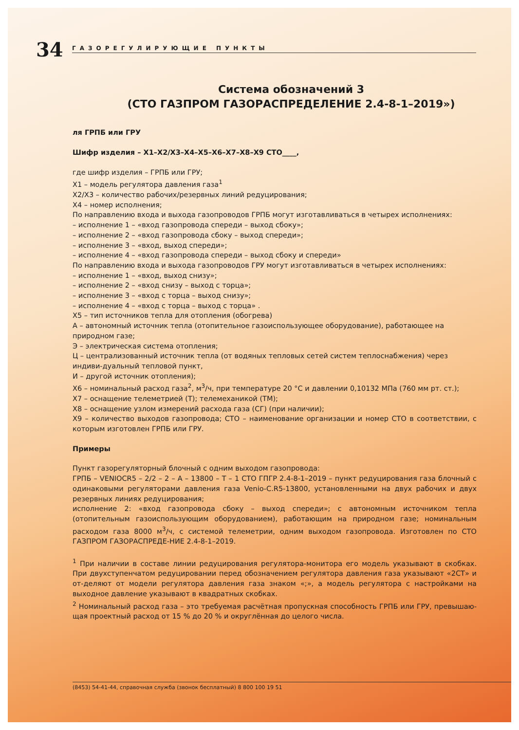34
ГАЗОРЕГУЛИРУЮЩИЕ ПУНКТЫ
Система обозначений 3
(СТО ГАЗПРОМ ГАЗОРАСПРЕДЕЛЕНИЕ 2.4-8-1–2019»)
ля ГРПБ или ГРУ
Шифр изделия – Х1–Х2/Х3–Х4–Х5–Х6–Х7–Х8–Х9 СТО____,
где шифр изделия – ГРПБ или ГРУ;
Х1 – модель регулятора давления газа<sup>1</sup>
Х2/Х3 – количество рабочих/резервных линий редуцирования;
Х4 – номер исполнения;
По направлению входа и выхода газопроводов ГРПБ могут изготавливаться в четырех исполнениях:
– исполнение 1 – «вход газопровода спереди – выход сбоку»;
– исполнение 2 – «вход газопровода сбоку – выход спереди»;
– исполнение 3 – «вход, выход спереди»;
– исполнение 4 – «вход газопровода спереди – выход сбоку и спереди»
По направлению входа и выхода газопроводов ГРУ могут изготавливаться в четырех исполнениях:
– исполнение 1 – «вход, выход снизу»;
– исполнение 2 – «вход снизу – выход с торца»;
– исполнение 3 – «вход с торца – выход снизу»;
– исполнение 4 – «вход с торца – выход с торца» .
Х5 – тип источников тепла для отопления (обогрева)
А – автономный источник тепла (отопительное газоиспользующее оборудование), работающее на природном газе;
Э – электрическая система отопления;
Ц – централизованный источник тепла (от водяных тепловых сетей систем теплоснабжения) через индиви-дуальный тепловой пункт,
И – другой источник отопления);
Х6 – номинальный расход газа<sup>2</sup>, м<sup>3</sup>/ч, при температуре 20 °С и давлении 0,10132 МПа (760 мм рт. ст.);
Х7 – оснащение телеметрией (Т); телемеханикой (ТМ);
Х8 – оснащение узлом измерений расхода газа (СГ) (при наличии);
Х9 – количество выходов газопровода; СТО – наименование организации и номер СТО в соответствии, с которым изготовлен ГРПБ или ГРУ.
Примеры
Пункт газорегуляторный блочный с одним выходом газопровода:
ГРПБ – VENIOCR5 – 2/2 – 2 – А – 13800 – Т – 1 СТО ГПГР 2.4-8-1–2019 – пункт редуцирования газа блочный с одинаковыми регуляторами давления газа Venio-C.R5-13800, установленными на двух рабочих и двух резервных линиях редуцирования;
исполнение 2: «вход газопровода сбоку – выход спереди»; с автономным источником тепла (отопительным газоиспользующим оборудованием), работающим на природном газе; номинальным расходом газа 8000 м<sup>3</sup>/ч, с системой телеметрии, одним выходом газопровода. Изготовлен по СТО ГАЗПРОМ ГАЗОРАСПРЕДЕ-НИЕ 2.4-8-1–2019.
<sup>1</sup> При наличии в составе линии редуцирования регулятора-монитора его модель указывают в скобках. При двухступенчатом редуцировании перед обозначением регулятора давления газа указывают «2СТ» и от-деляют от модели регулятора давления газа знаком «;», а модель регулятора с настройками на выходное давление указывают в квадратных скобках.
<sup>2</sup> Номинальный расход газа – это требуемая расчётная пропускная способность ГРПБ или ГРУ, превышаю-щая проектный расход от 15 % до 20 % и округлённая до целого числа.
(8453) 54-41-44, справочная служба (звонок бесплатный) 8 800 100 19 51